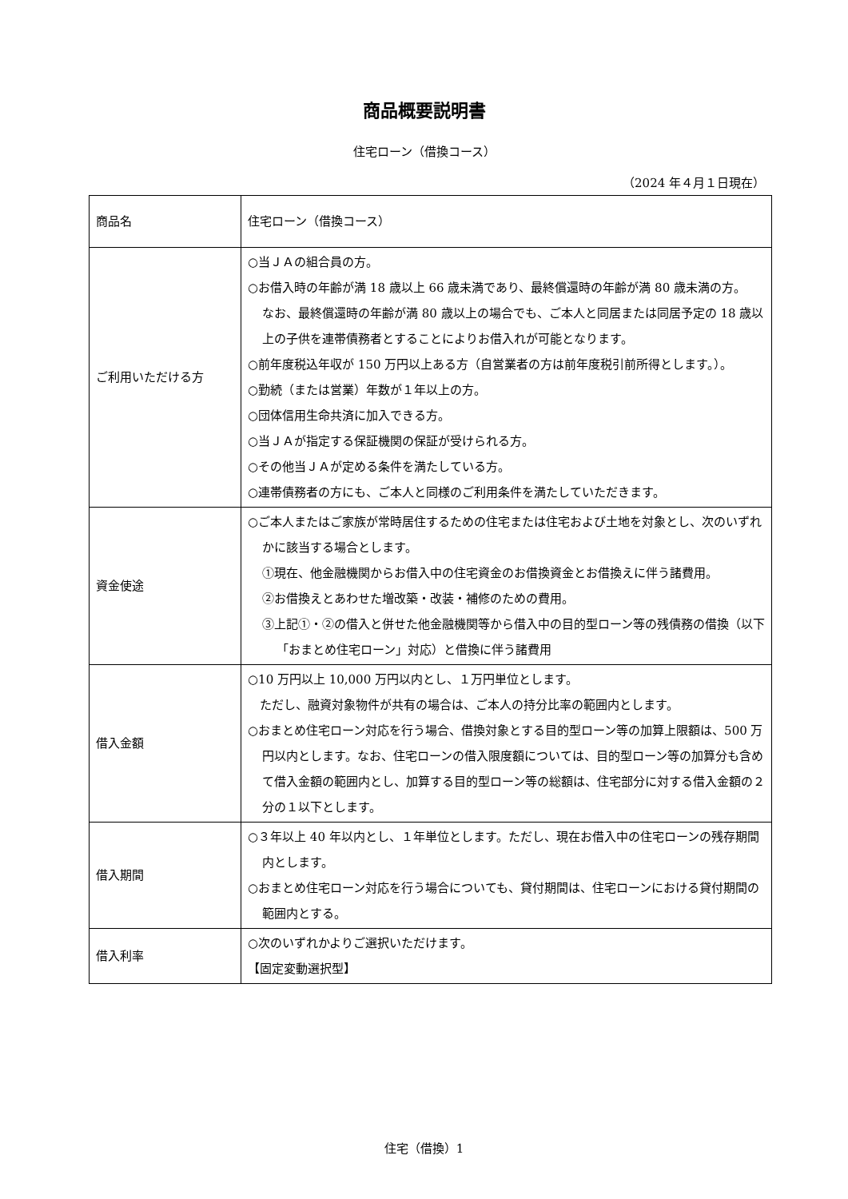商品概要説明書
住宅ローン（借換コース）
（2024 年４月１日現在）
| 商品名 | 住宅ローン（借換コース） |
| ご利用いただける方 | ○当ＪＡの組合員の方。 ○お借入時の年齢が満 18 歳以上 66 歳未満であり、最終償還時の年齢が満 80 歳未満の方。 なお、最終償還時の年齢が満 80 歳以上の場合でも、ご本人と同居または同居予定の 18 歳以上の子供を連帯債務者とすることによりお借入れが可能となります。 ○前年度税込年収が 150 万円以上ある方（自営業者の方は前年度税引前所得とします。）。 ○勤続（または営業）年数が１年以上の方。 ○団体信用生命共済に加入できる方。 ○当ＪＡが指定する保証機関の保証が受けられる方。 ○その他当ＪＡが定める条件を満たしている方。 ○連帯債務者の方にも、ご本人と同様のご利用条件を満たしていただきます。 |
| 資金使途 | ○ご本人またはご家族が常時居住するための住宅または住宅および土地を対象とし、次のいずれかに該当する場合とします。 ①現在、他金融機関からお借入中の住宅資金のお借換資金とお借換えに伴う諸費用。 ②お借換えとあわせた増改築・改装・補修のための費用。 ③上記①・②の借入と併せた他金融機関等から借入中の目的型ローン等の残債務の借換（以下「おまとめ住宅ローン」対応）と借換に伴う諸費用 |
| 借入金額 | ○10 万円以上 10,000 万円以内とし、１万円単位とします。 ただし、融資対象物件が共有の場合は、ご本人の持分比率の範囲内とします。 ○おまとめ住宅ローン対応を行う場合、借換対象とする目的型ローン等の加算上限額は、500 万円以内とします。なお、住宅ローンの借入限度額については、目的型ローン等の加算分も含めて借入金額の範囲内とし、加算する目的型ローン等の総額は、住宅部分に対する借入金額の２分の１以下とします。 |
| 借入期間 | ○３年以上 40 年以内とし、１年単位とします。ただし、現在お借入中の住宅ローンの残存期間内とします。 ○おまとめ住宅ローン対応を行う場合についても、貸付期間は、住宅ローンにおける貸付期間の範囲内とする。 |
| 借入利率 | ○次のいずれかよりご選択いただけます。 【固定変動選択型】 |
住宅（借換）1